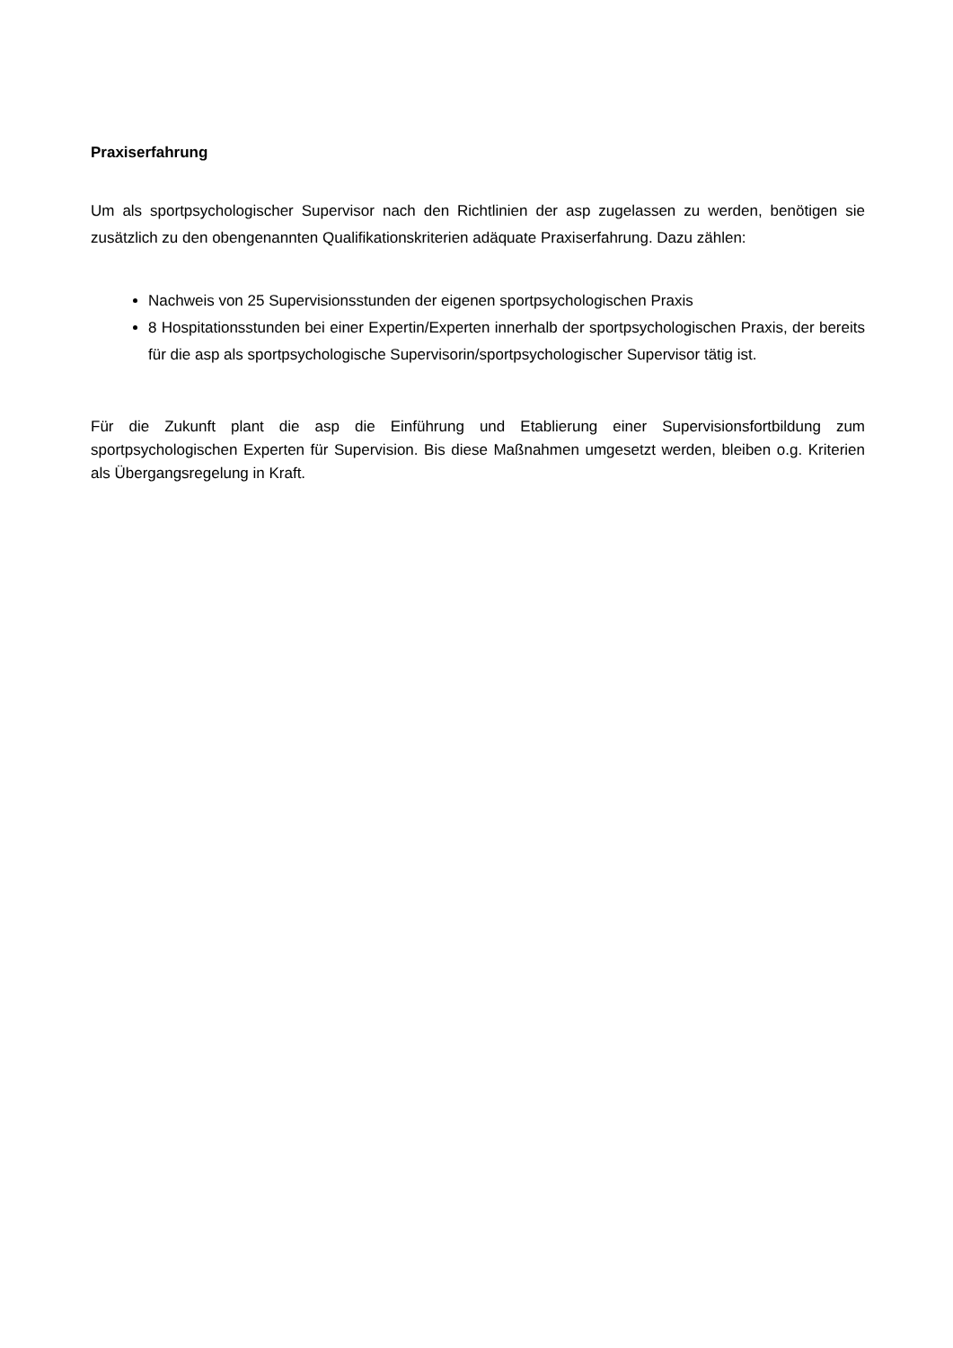Praxiserfahrung
Um als sportpsychologischer Supervisor nach den Richtlinien der asp zugelassen zu werden, benötigen sie zusätzlich zu den obengenannten Qualifikationskriterien adäquate Praxiserfahrung. Dazu zählen:
Nachweis von 25 Supervisionsstunden der eigenen sportpsychologischen Praxis
8 Hospitationsstunden bei einer Expertin/Experten innerhalb der sportpsychologischen Praxis, der bereits für die asp als sportpsychologische Supervisorin/sportpsychologischer Supervisor tätig ist.
Für die Zukunft plant die asp die Einführung und Etablierung einer Supervisionsfortbildung zum sportpsychologischen Experten für Supervision. Bis diese Maßnahmen umgesetzt werden, bleiben o.g. Kriterien als Übergangsregelung in Kraft.